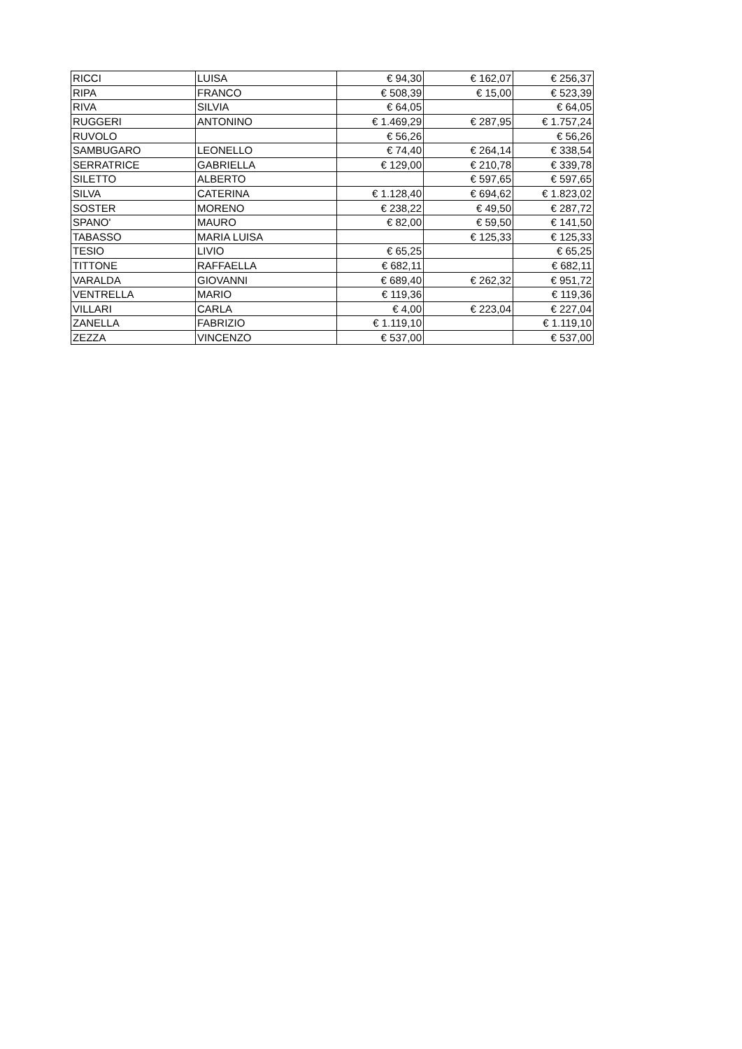| RICCI | LUISA | € 94,30 | € 162,07 | € 256,37 |
| RIPA | FRANCO | € 508,39 | € 15,00 | € 523,39 |
| RIVA | SILVIA | € 64,05 | | € 64,05 |
| RUGGERI | ANTONINO | € 1.469,29 | € 287,95 | € 1.757,24 |
| RUVOLO | | € 56,26 | | € 56,26 |
| SAMBUGARO | LEONELLO | € 74,40 | € 264,14 | € 338,54 |
| SERRATRICE | GABRIELLA | € 129,00 | € 210,78 | € 339,78 |
| SILETTO | ALBERTO | | € 597,65 | € 597,65 |
| SILVA | CATERINA | € 1.128,40 | € 694,62 | € 1.823,02 |
| SOSTER | MORENO | € 238,22 | € 49,50 | € 287,72 |
| SPANO' | MAURO | € 82,00 | € 59,50 | € 141,50 |
| TABASSO | MARIA LUISA | | € 125,33 | € 125,33 |
| TESIO | LIVIO | € 65,25 | | € 65,25 |
| TITTONE | RAFFAELLA | € 682,11 | | € 682,11 |
| VARALDA | GIOVANNI | € 689,40 | € 262,32 | € 951,72 |
| VENTRELLA | MARIO | € 119,36 | | € 119,36 |
| VILLARI | CARLA | € 4,00 | € 223,04 | € 227,04 |
| ZANELLA | FABRIZIO | € 1.119,10 | | € 1.119,10 |
| ZEZZA | VINCENZO | € 537,00 | | € 537,00 |